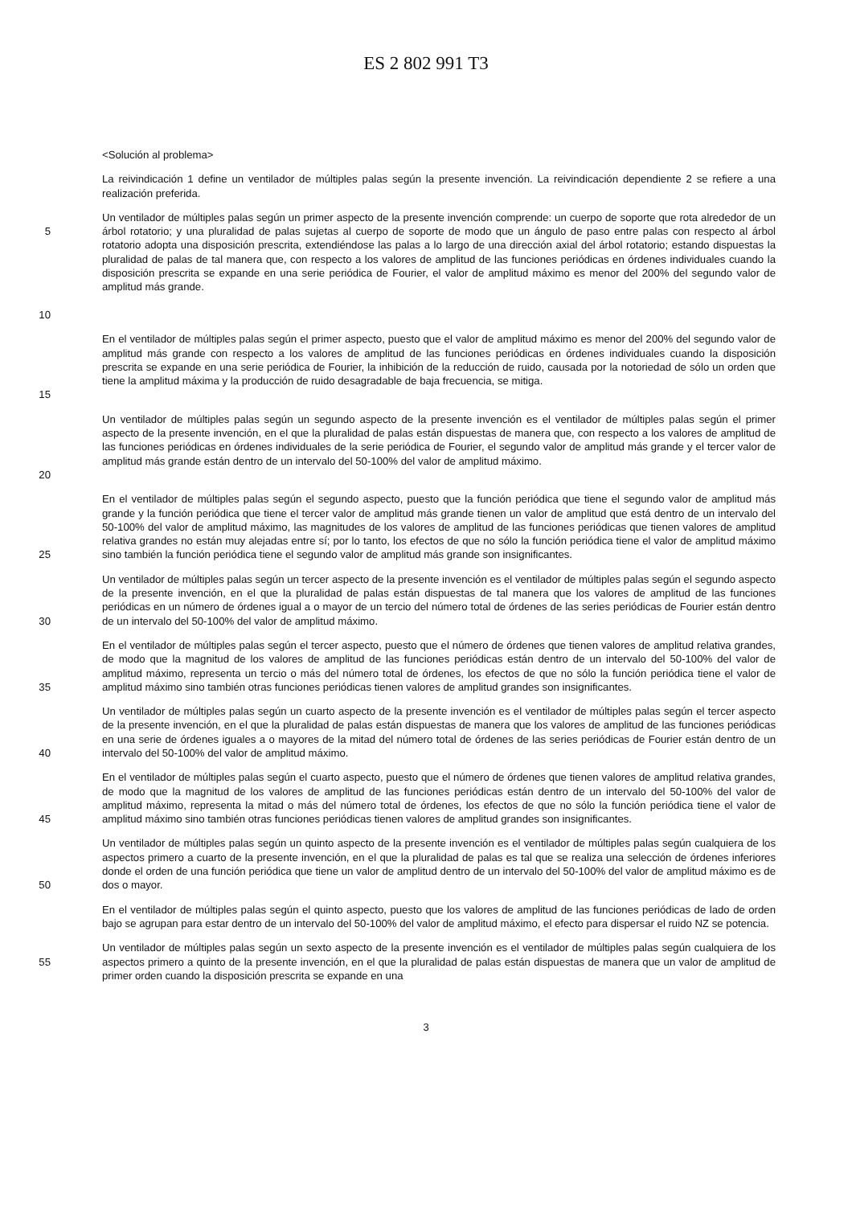ES 2 802 991 T3
<Solución al problema>
La reivindicación 1 define un ventilador de múltiples palas según la presente invención. La reivindicación dependiente 2 se refiere a una realización preferida.
5
10
Un ventilador de múltiples palas según un primer aspecto de la presente invención comprende: un cuerpo de soporte que rota alrededor de un árbol rotatorio; y una pluralidad de palas sujetas al cuerpo de soporte de modo que un ángulo de paso entre palas con respecto al árbol rotatorio adopta una disposición prescrita, extendiéndose las palas a lo largo de una dirección axial del árbol rotatorio; estando dispuestas la pluralidad de palas de tal manera que, con respecto a los valores de amplitud de las funciones periódicas en órdenes individuales cuando la disposición prescrita se expande en una serie periódica de Fourier, el valor de amplitud máximo es menor del 200% del segundo valor de amplitud más grande.
15
En el ventilador de múltiples palas según el primer aspecto, puesto que el valor de amplitud máximo es menor del 200% del segundo valor de amplitud más grande con respecto a los valores de amplitud de las funciones periódicas en órdenes individuales cuando la disposición prescrita se expande en una serie periódica de Fourier, la inhibición de la reducción de ruido, causada por la notoriedad de sólo un orden que tiene la amplitud máxima y la producción de ruido desagradable de baja frecuencia, se mitiga.
20
Un ventilador de múltiples palas según un segundo aspecto de la presente invención es el ventilador de múltiples palas según el primer aspecto de la presente invención, en el que la pluralidad de palas están dispuestas de manera que, con respecto a los valores de amplitud de las funciones periódicas en órdenes individuales de la serie periódica de Fourier, el segundo valor de amplitud más grande y el tercer valor de amplitud más grande están dentro de un intervalo del 50-100% del valor de amplitud máximo.
25
En el ventilador de múltiples palas según el segundo aspecto, puesto que la función periódica que tiene el segundo valor de amplitud más grande y la función periódica que tiene el tercer valor de amplitud más grande tienen un valor de amplitud que está dentro de un intervalo del 50-100% del valor de amplitud máximo, las magnitudes de los valores de amplitud de las funciones periódicas que tienen valores de amplitud relativa grandes no están muy alejadas entre sí; por lo tanto, los efectos de que no sólo la función periódica tiene el valor de amplitud máximo sino también la función periódica tiene el segundo valor de amplitud más grande son insignificantes.
30
Un ventilador de múltiples palas según un tercer aspecto de la presente invención es el ventilador de múltiples palas según el segundo aspecto de la presente invención, en el que la pluralidad de palas están dispuestas de tal manera que los valores de amplitud de las funciones periódicas en un número de órdenes igual a o mayor de un tercio del número total de órdenes de las series periódicas de Fourier están dentro de un intervalo del 50-100% del valor de amplitud máximo.
35
En el ventilador de múltiples palas según el tercer aspecto, puesto que el número de órdenes que tienen valores de amplitud relativa grandes, de modo que la magnitud de los valores de amplitud de las funciones periódicas están dentro de un intervalo del 50-100% del valor de amplitud máximo, representa un tercio o más del número total de órdenes, los efectos de que no sólo la función periódica tiene el valor de amplitud máximo sino también otras funciones periódicas tienen valores de amplitud grandes son insignificantes.
40
Un ventilador de múltiples palas según un cuarto aspecto de la presente invención es el ventilador de múltiples palas según el tercer aspecto de la presente invención, en el que la pluralidad de palas están dispuestas de manera que los valores de amplitud de las funciones periódicas en una serie de órdenes iguales a o mayores de la mitad del número total de órdenes de las series periódicas de Fourier están dentro de un intervalo del 50-100% del valor de amplitud máximo.
45
En el ventilador de múltiples palas según el cuarto aspecto, puesto que el número de órdenes que tienen valores de amplitud relativa grandes, de modo que la magnitud de los valores de amplitud de las funciones periódicas están dentro de un intervalo del 50-100% del valor de amplitud máximo, representa la mitad o más del número total de órdenes, los efectos de que no sólo la función periódica tiene el valor de amplitud máximo sino también otras funciones periódicas tienen valores de amplitud grandes son insignificantes.
50
Un ventilador de múltiples palas según un quinto aspecto de la presente invención es el ventilador de múltiples palas según cualquiera de los aspectos primero a cuarto de la presente invención, en el que la pluralidad de palas es tal que se realiza una selección de órdenes inferiores donde el orden de una función periódica que tiene un valor de amplitud dentro de un intervalo del 50-100% del valor de amplitud máximo es de dos o mayor.
En el ventilador de múltiples palas según el quinto aspecto, puesto que los valores de amplitud de las funciones periódicas de lado de orden bajo se agrupan para estar dentro de un intervalo del 50-100% del valor de amplitud máximo, el efecto para dispersar el ruido NZ se potencia.
55
Un ventilador de múltiples palas según un sexto aspecto de la presente invención es el ventilador de múltiples palas según cualquiera de los aspectos primero a quinto de la presente invención, en el que la pluralidad de palas están dispuestas de manera que un valor de amplitud de primer orden cuando la disposición prescrita se expande en una
3